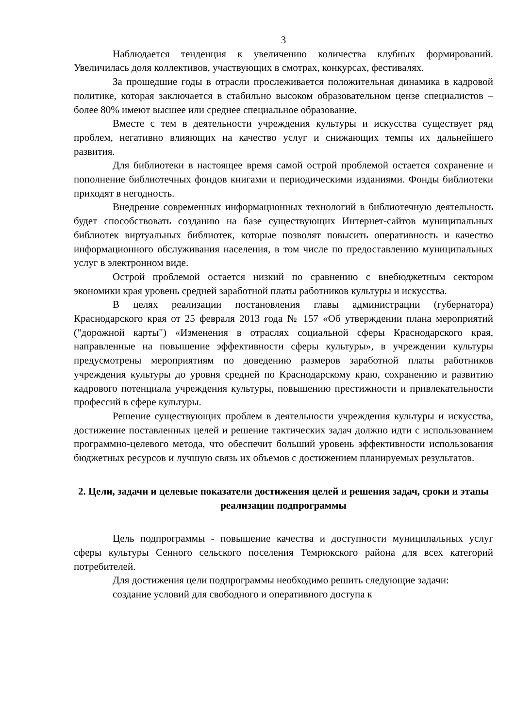3
Наблюдается тенденция к увеличению количества клубных формирований. Увеличилась доля коллективов, участвующих в смотрах, конкурсах, фестивалях.
За прошедшие годы в отрасли прослеживается положительная динамика в кадровой политике, которая заключается в стабильно высоком образовательном цензе специалистов – более 80% имеют высшее или среднее специальное образование.
Вместе с тем в деятельности учреждения культуры и искусства существует ряд проблем, негативно влияющих на качество услуг и снижающих темпы их дальнейшего развития.
Для библиотеки в настоящее время самой острой проблемой остается сохранение и пополнение библиотечных фондов книгами и периодическими изданиями. Фонды библиотеки приходят в негодность.
Внедрение современных информационных технологий в библиотечную деятельность будет способствовать созданию на базе существующих Интернет-сайтов муниципальных библиотек виртуальных библиотек, которые позволят повысить оперативность и качество информационного обслуживания населения, в том числе по предоставлению муниципальных услуг в электронном виде.
Острой проблемой остается низкий по сравнению с внебюджетным сектором экономики края уровень средней заработной платы работников культуры и искусства.
В целях реализации постановления главы администрации (губернатора) Краснодарского края от 25 февраля 2013 года № 157 «Об утверждении плана мероприятий ("дорожной карты") «Изменения в отраслях социальной сферы Краснодарского края, направленные на повышение эффективности сферы культуры», в учреждении культуры предусмотрены мероприятиям по доведению размеров заработной платы работников учреждения культуры до уровня средней по Краснодарскому краю, сохранению и развитию кадрового потенциала учреждения культуры, повышению престижности и привлекательности профессий в сфере культуры.
Решение существующих проблем в деятельности учреждения культуры и искусства, достижение поставленных целей и решение тактических задач должно идти с использованием программно-целевого метода, что обеспечит больший уровень эффективности использования бюджетных ресурсов и лучшую связь их объемов с достижением планируемых результатов.
2. Цели, задачи и целевые показатели достижения целей и решения задач, сроки и этапы реализации подпрограммы
Цель подпрограммы - повышение качества и доступности муниципальных услуг сферы культуры Сенного сельского поселения Темрюкского района для всех категорий потребителей.
Для достижения цели подпрограммы необходимо решить следующие задачи:
создание условий для свободного и оперативного доступа к